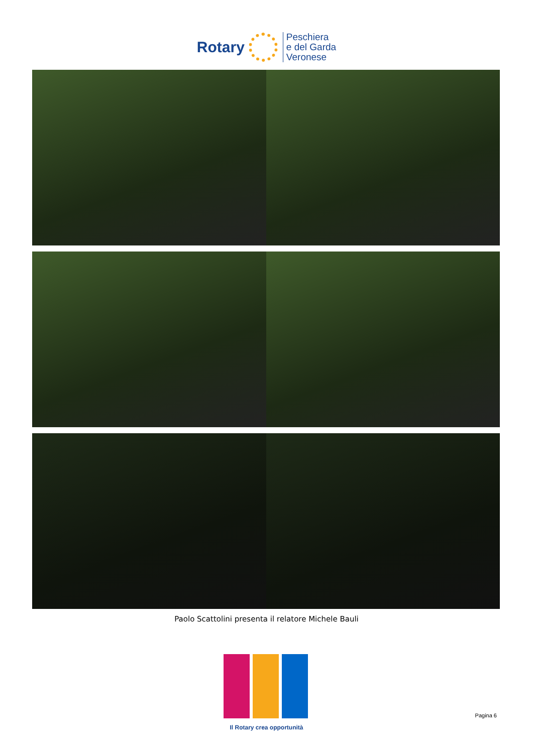Rotary
Peschiera
e del Garda
Veronese
Paolo Scattolini presenta il relatore Michele Bauli
Il Rotary crea opportunità
Pagina 6